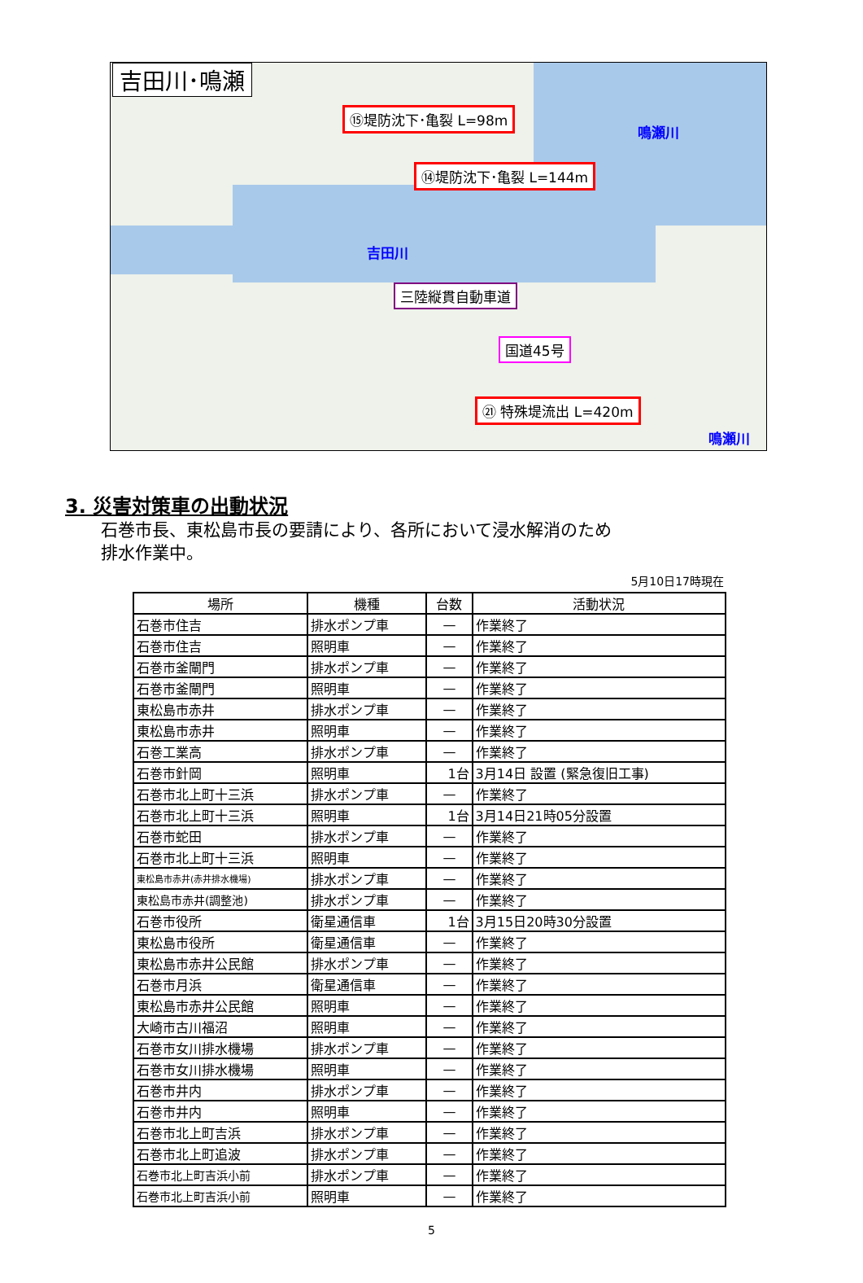吉田川･鳴瀬
⑮堤防沈下･亀裂 L=98m
⑭堤防沈下･亀裂 L=144m
鳴瀬川
吉田川
三陸縦貫自動車道
国道45号
㉑ 特殊堤流出 L=420m
鳴瀬川
3. 災害対策車の出動状況
石巻市長、東松島市長の要請により、各所において浸水解消のため
排水作業中。
5月10日17時現在
| 場所 | 機種 | 台数 | 活動状況 |
| --- | --- | --- | --- |
| 石巻市住吉 | 排水ポンプ車 | — | 作業終了 |
| 石巻市住吉 | 照明車 | — | 作業終了 |
| 石巻市釜閘門 | 排水ポンプ車 | — | 作業終了 |
| 石巻市釜閘門 | 照明車 | — | 作業終了 |
| 東松島市赤井 | 排水ポンプ車 | — | 作業終了 |
| 東松島市赤井 | 照明車 | — | 作業終了 |
| 石巻工業高 | 排水ポンプ車 | — | 作業終了 |
| 石巻市針岡 | 照明車 | 1台 | 3月14日 設置 (緊急復旧工事) |
| 石巻市北上町十三浜 | 排水ポンプ車 | — | 作業終了 |
| 石巻市北上町十三浜 | 照明車 | 1台 | 3月14日21時05分設置 |
| 石巻市蛇田 | 排水ポンプ車 | — | 作業終了 |
| 石巻市北上町十三浜 | 照明車 | — | 作業終了 |
| 東松島市赤井(赤井排水機場) | 排水ポンプ車 | — | 作業終了 |
| 東松島市赤井(調整池) | 排水ポンプ車 | — | 作業終了 |
| 石巻市役所 | 衛星通信車 | 1台 | 3月15日20時30分設置 |
| 東松島市役所 | 衛星通信車 | — | 作業終了 |
| 東松島市赤井公民館 | 排水ポンプ車 | — | 作業終了 |
| 石巻市月浜 | 衛星通信車 | — | 作業終了 |
| 東松島市赤井公民館 | 照明車 | — | 作業終了 |
| 大崎市古川福沼 | 照明車 | — | 作業終了 |
| 石巻市女川排水機場 | 排水ポンプ車 | — | 作業終了 |
| 石巻市女川排水機場 | 照明車 | — | 作業終了 |
| 石巻市井内 | 排水ポンプ車 | — | 作業終了 |
| 石巻市井内 | 照明車 | — | 作業終了 |
| 石巻市北上町吉浜 | 排水ポンプ車 | — | 作業終了 |
| 石巻市北上町追波 | 排水ポンプ車 | — | 作業終了 |
| 石巻市北上町吉浜小前 | 排水ポンプ車 | — | 作業終了 |
| 石巻市北上町吉浜小前 | 照明車 | — | 作業終了 |
5